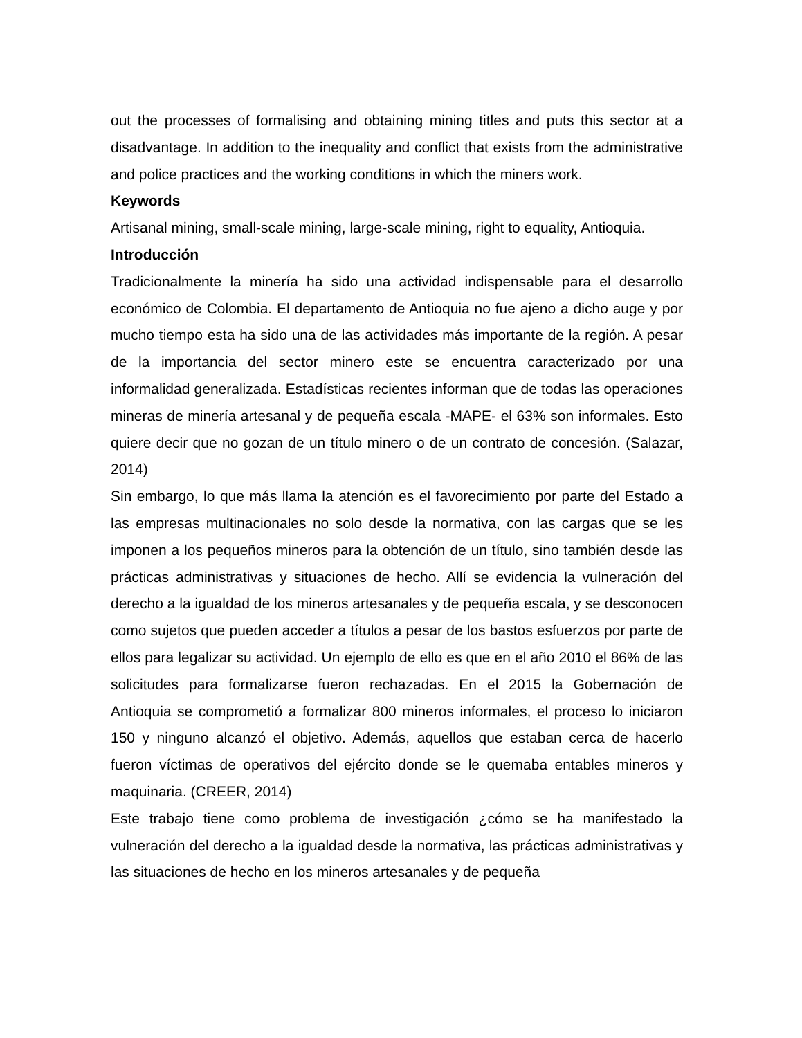out the processes of formalising and obtaining mining titles and puts this sector at a disadvantage. In addition to the inequality and conflict that exists from the administrative and police practices and the working conditions in which the miners work.
Keywords
Artisanal mining, small-scale mining, large-scale mining, right to equality, Antioquia.
Introducción
Tradicionalmente la minería ha sido una actividad indispensable para el desarrollo económico de Colombia. El departamento de Antioquia no fue ajeno a dicho auge y por mucho tiempo esta ha sido una de las actividades más importante de la región. A pesar de la importancia del sector minero este se encuentra caracterizado por una informalidad generalizada. Estadísticas recientes informan que de todas las operaciones mineras de minería artesanal y de pequeña escala -MAPE- el 63% son informales. Esto quiere decir que no gozan de un título minero o de un contrato de concesión. (Salazar, 2014)
Sin embargo, lo que más llama la atención es el favorecimiento por parte del Estado a las empresas multinacionales no solo desde la normativa, con las cargas que se les imponen a los pequeños mineros para la obtención de un título, sino también desde las prácticas administrativas y situaciones de hecho. Allí se evidencia la vulneración del derecho a la igualdad de los mineros artesanales y de pequeña escala, y se desconocen como sujetos que pueden acceder a títulos a pesar de los bastos esfuerzos por parte de ellos para legalizar su actividad. Un ejemplo de ello es que en el año 2010 el 86% de las solicitudes para formalizarse fueron rechazadas. En el 2015 la Gobernación de Antioquia se comprometió a formalizar 800 mineros informales, el proceso lo iniciaron 150 y ninguno alcanzó el objetivo. Además, aquellos que estaban cerca de hacerlo fueron víctimas de operativos del ejército donde se le quemaba entables mineros y maquinaria. (CREER, 2014)
Este trabajo tiene como problema de investigación ¿cómo se ha manifestado la vulneración del derecho a la igualdad desde la normativa, las prácticas administrativas y las situaciones de hecho en los mineros artesanales y de pequeña